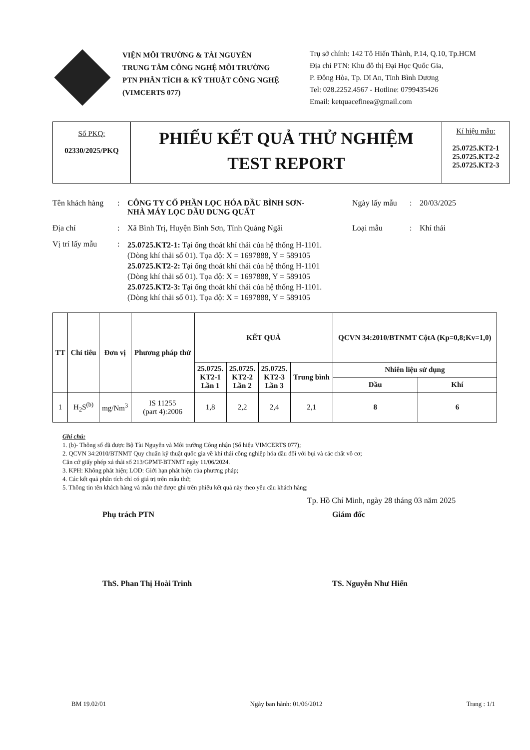VIỆN MÔI TRƯỜNG & TÀI NGUYÊN
TRUNG TÂM CÔNG NGHỆ MÔI TRƯỜNG
PTN PHÂN TÍCH & KỸ THUẬT CÔNG NGHỆ
(VIMCERTS 077)
Trụ sở chính: 142 Tô Hiến Thành, P.14, Q.10, Tp.HCM
Địa chỉ PTN: Khu đô thị Đại Học Quốc Gia,
P. Đông Hòa, Tp. Dĩ An, Tỉnh Bình Dương
Tel: 028.2252.4567 - Hotline: 0799435426
Email: ketquacefinea@gmail.com
Số PKQ:
02330/2025/PKQ
PHIẾU KẾT QUẢ THỬ NGHIỆM
TEST REPORT
Kí hiệu mẫu:
25.0725.KT2-1
25.0725.KT2-2
25.0725.KT2-3
Tên khách hàng: CÔNG TY CỔ PHẦN LỌC HÓA DẦU BÌNH SƠN-
NHÀ MÁY LỌC DẦU DUNG QUẤT Ngày lấy mẫu: 20/03/2025
Địa chỉ: Xã Bình Trị, Huyện Bình Sơn, Tỉnh Quảng Ngãi Loại mẫu: Khí thải
Vị trí lấy mẫu: 25.0725.KT2-1: Tại ống thoát khí thải của hệ thống H-1101.
(Dòng khí thải số 01). Tọa độ: X = 1697888, Y = 589105
25.0725.KT2-2: Tại ống thoát khí thải của hệ thống H-1101
(Dòng khí thải số 01). Tọa độ: X = 1697888, Y = 589105
25.0725.KT2-3: Tại ống thoát khí thải của hệ thống H-1101.
(Dòng khí thải số 01). Tọa độ: X = 1697888, Y = 589105
| TT | Chỉ tiêu | Đơn vị | Phương pháp thử | KẾT QUẢ | | | | QCVN 34:2010/BTNMT CộtA (Kp=0,8;Kv=1,0) | |
| --- | --- | --- | --- | --- | --- | --- | --- | --- | --- |
| | | | | 25.0725. KT2-1 Lần 1 | 25.0725. KT2-2 Lần 2 | 25.0725. KT2-3 Lần 3 | Trung bình | Nhiên liệu sử dụng | |
| | | | | | | | | Dầu | Khí |
| 1 | H<sub>2</sub>S<sup>(b)</sup> | mg/Nm<sup>3</sup> | IS 11255 (part 4):2006 | 1,8 | 2,2 | 2,4 | 2,1 | 8 | 6 |
Ghi chú:
1. (b)- Thông số đã được Bộ Tài Nguyên và Môi trường Công nhận (Số hiệu VIMCERTS 077);
2. QCVN 34:2010/BTNMT Quy chuẩn kỹ thuật quốc gia về khí thải công nghiệp hóa dầu đối với bụi và các chất vô cơ;
Căn cứ giấy phép xả thải số 213/GPMT-BTNMT ngày 11/06/2024.
3. KPH: Không phát hiện; LOD: Giới hạn phát hiện của phương pháp;
4. Các kết quả phân tích chỉ có giá trị trên mẫu thử;
5. Thông tin tên khách hàng và mẫu thử được ghi trên phiếu kết quả này theo yêu cầu khách hàng;
Tp. Hồ Chí Minh, ngày 28 tháng 03 năm 2025
Phụ trách PTN
ThS. Phan Thị Hoài Trinh
Giám đốc
TS. Nguyễn Như Hiển
BM 19.02/01 Ngày ban hành: 01/06/2012 Trang : 1/1